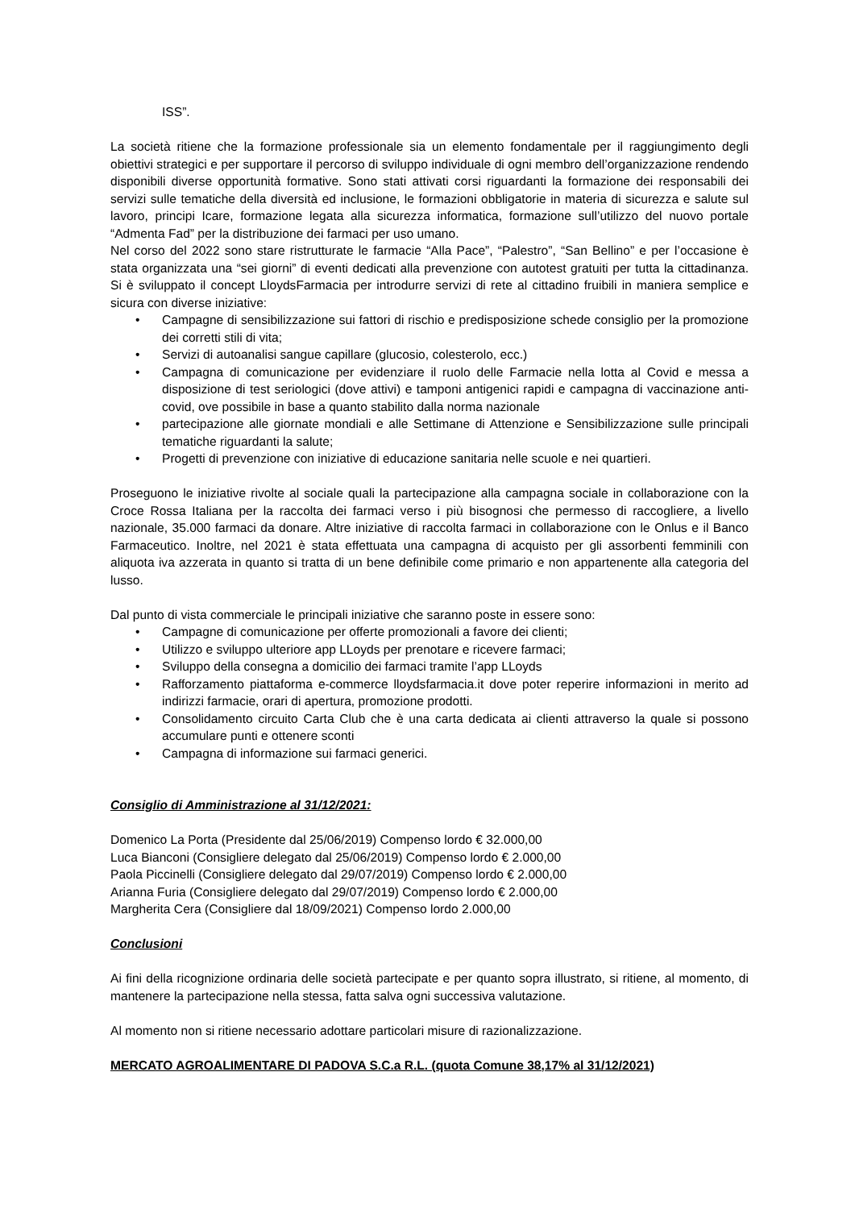ISS”.
La società ritiene che la formazione professionale sia un elemento fondamentale per il raggiungimento degli obiettivi strategici e per supportare il percorso di sviluppo individuale di ogni membro dell’organizzazione rendendo disponibili diverse opportunità formative. Sono stati attivati corsi riguardanti la formazione dei responsabili dei servizi sulle tematiche della diversità ed inclusione, le formazioni obbligatorie in materia di sicurezza e salute sul lavoro, principi Icare, formazione legata alla sicurezza informatica, formazione sull’utilizzo del nuovo portale “Admenta Fad” per la distribuzione dei farmaci per uso umano.
Nel corso del 2022 sono stare ristrutturate le farmacie “Alla Pace”, “Palestro”, “San Bellino” e per l’occasione è stata organizzata una “sei giorni” di eventi dedicati alla prevenzione con autotest gratuiti per tutta la cittadinanza. Si è sviluppato il concept LloydsFarmacia per introdurre servizi di rete al cittadino fruibili in maniera semplice e sicura con diverse iniziative:
• Campagne di sensibilizzazione sui fattori di rischio e predisposizione schede consiglio per la promozione dei corretti stili di vita;
• Servizi di autoanalisi sangue capillare (glucosio, colesterolo, ecc.)
• Campagna di comunicazione per evidenziare il ruolo delle Farmacie nella lotta al Covid e messa a disposizione di test seriologici (dove attivi) e tamponi antigenici rapidi e campagna di vaccinazione anti- covid, ove possibile in base a quanto stabilito dalla norma nazionale
• partecipazione alle giornate mondiali e alle Settimane di Attenzione e Sensibilizzazione sulle principali tematiche riguardanti la salute;
• Progetti di prevenzione con iniziative di educazione sanitaria nelle scuole e nei quartieri.
Proseguono le iniziative rivolte al sociale quali la partecipazione alla campagna sociale in collaborazione con la Croce Rossa Italiana per la raccolta dei farmaci verso i più bisognosi che permesso di raccogliere, a livello nazionale, 35.000 farmaci da donare. Altre iniziative di raccolta farmaci in collaborazione con le Onlus e il Banco Farmaceutico. Inoltre, nel 2021 è stata effettuata una campagna di acquisto per gli assorbenti femminili con aliquota iva azzerata in quanto si tratta di un bene definibile come primario e non appartenente alla categoria del lusso.
Dal punto di vista commerciale le principali iniziative che saranno poste in essere sono:
• Campagne di comunicazione per offerte promozionali a favore dei clienti;
• Utilizzo e sviluppo ulteriore app LLoyds per prenotare e ricevere farmaci;
• Sviluppo della consegna a domicilio dei farmaci tramite l’app LLoyds
• Rafforzamento piattaforma e-commerce lloydsfarmacia.it dove poter reperire informazioni in merito ad indirizzi farmacie, orari di apertura, promozione prodotti.
• Consolidamento circuito Carta Club che è una carta dedicata ai clienti attraverso la quale si possono accumulare punti e ottenere sconti
• Campagna di informazione sui farmaci generici.
Consiglio di Amministrazione al 31/12/2021:
Domenico La Porta (Presidente dal 25/06/2019) Compenso lordo € 32.000,00
Luca Bianconi (Consigliere delegato dal 25/06/2019) Compenso lordo € 2.000,00
Paola Piccinelli (Consigliere delegato dal 29/07/2019) Compenso lordo € 2.000,00
Arianna Furia (Consigliere delegato dal 29/07/2019) Compenso lordo € 2.000,00
Margherita Cera (Consigliere dal 18/09/2021) Compenso lordo 2.000,00
Conclusioni
Ai fini della ricognizione ordinaria delle società partecipate e per quanto sopra illustrato, si ritiene, al momento, di mantenere la partecipazione nella stessa, fatta salva ogni successiva valutazione.
Al momento non si ritiene necessario adottare particolari misure di razionalizzazione.
MERCATO AGROALIMENTARE DI PADOVA S.C.a R.L. (quota Comune 38,17% al 31/12/2021)